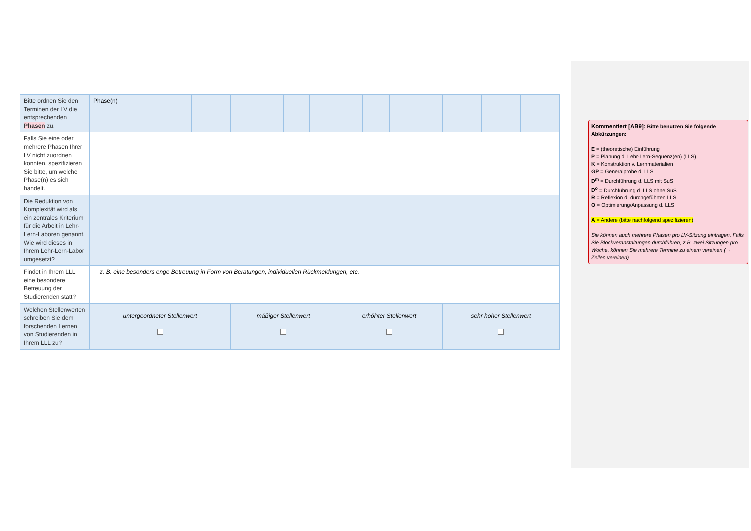| Bitte ordnen Sie den Terminen der LV die entsprechenden Phasen zu. | Phase(n) | | | | | | | | | | | | | | |
| Falls Sie eine oder mehrere Phasen Ihrer LV nicht zuordnen konnten, spezifizieren Sie bitte, um welche Phase(n) es sich handelt. | | | | | | | | | | | | | | | |
| Die Reduktion von Komplexität wird als ein zentrales Kriterium für die Arbeit in Lehr-Lern-Laboren genannt. Wie wird dieses in Ihrem Lehr-Lern-Labor umgesetzt? | | | | | | | | | | | | | | | |
| Findet in Ihrem LLL eine besondere Betreuung der Studierenden statt? | z. B. eine besonders enge Betreuung in Form von Beratungen, individuellen Rückmeldungen, etc. | | | | | | | | | | | | | | |
| Welchen Stellenwerten schreiben Sie dem forschenden Lernen von Studierenden in Ihrem LLL zu? | untergeordneter Stellenwert | | | | mäßiger Stellenwert | | | | erhöhter Stellenwert | | | | sehr hoher Stellenwert | | |
Kommentiert [AB9]: Bitte benutzen Sie folgende Abkürzungen:
E = (theoretische) Einführung
P = Planung d. Lehr-Lern-Sequenz(en) (LLS)
K = Konstruktion v. Lernmaterialien
GP = Generalprobe d. LLS
D<sup>m</sup> = Durchführung d. LLS mit SuS
D<sup>o</sup> = Durchführung d. LLS ohne SuS
R = Reflexion d. durchgeführten LLS
O = Optimierung/Anpassung d. LLS
A = Andere (bitte nachfolgend spezifizieren)
Sie können auch mehrere Phasen pro LV-Sitzung eintragen. Falls Sie Blockveranstaltungen durchführen, z.B. zwei Sitzungen pro Woche, können Sie mehrere Termine zu einem vereinen (→ Zellen vereinen).